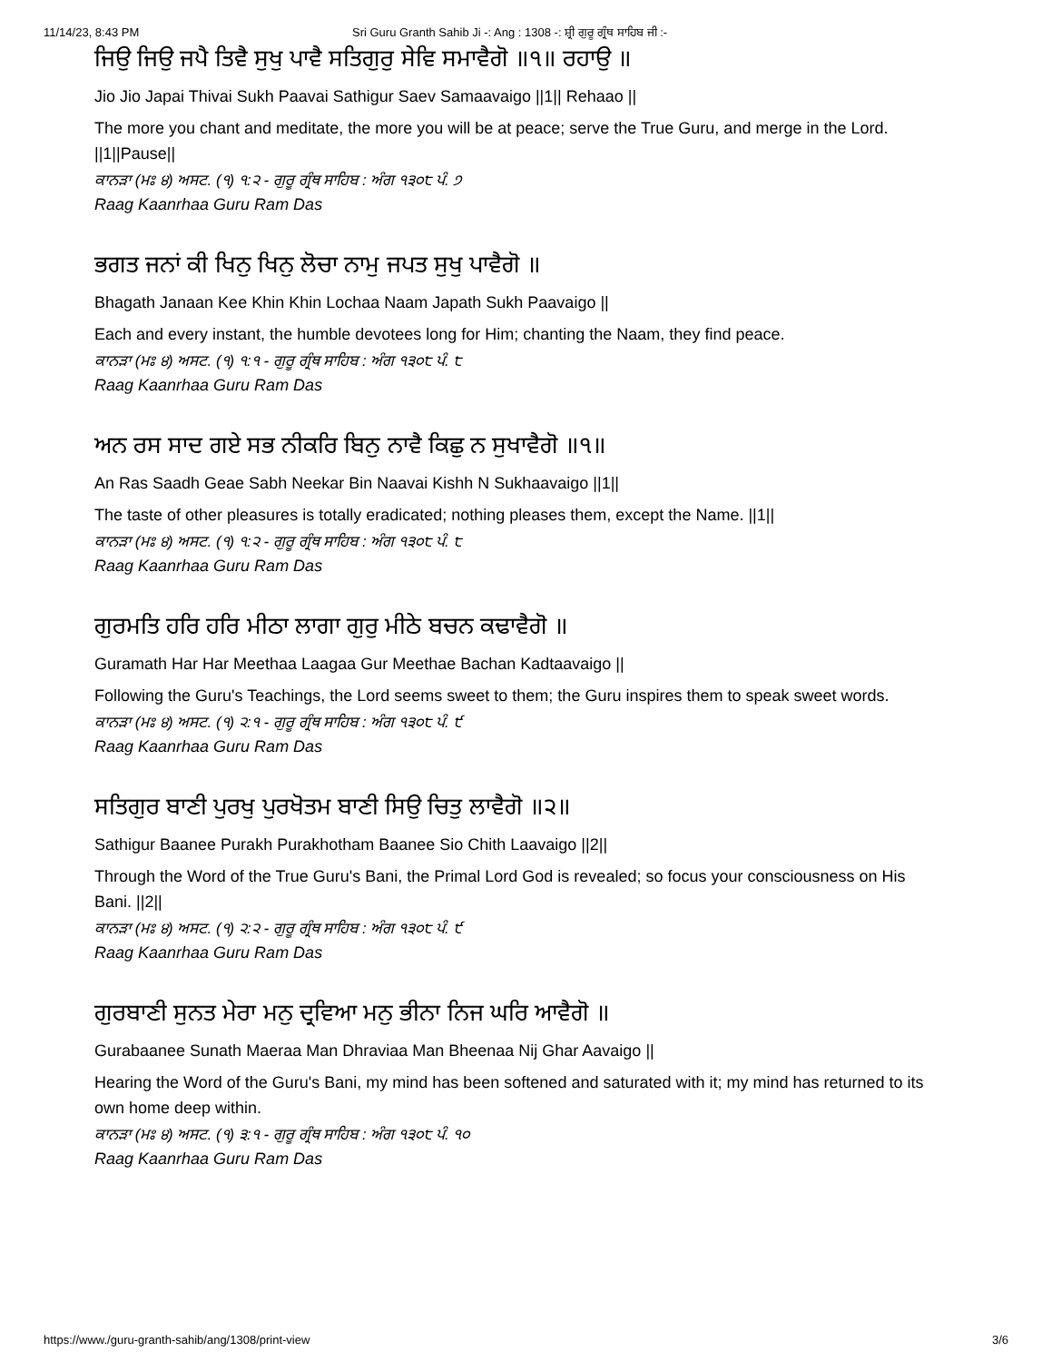11/14/23, 8:43 PM Sri Guru Granth Sahib Ji -: Ang : 1308 -: ਸ਼੍ਰੀ ਗੁਰੂ ਗ੍ਰੰਥ ਸਾਹਿਬ ਜੀ :-
ਜਿਉ ਜਿਉ ਜਪੈ ਤਿਵੈ ਸੁਖੁ ਪਾਵੈ ਸਤਿਗੁਰੁ ਸੇਵਿ ਸਮਾਵੈਗੋ ॥੧॥ ਰਹਾਉ ॥
Jio Jio Japai Thivai Sukh Paavai Sathigur Saev Samaavaigo ||1|| Rehaao ||
The more you chant and meditate, the more you will be at peace; serve the True Guru, and merge in the Lord. ||1||Pause||
ਕਾਨੜਾ (ਮਃ ੪) ਅਸਟ. (੧) ੧:੨ - ਗੁਰੂ ਗ੍ਰੰਥ ਸਾਹਿਬ : ਅੰਗ ੧੩੦੮ ਪੰ. ੭
Raag Kaanrhaa Guru Ram Das
ਭਗਤ ਜਨਾਂ ਕੀ ਖਿਨੁ ਖਿਨੁ ਲੋਚਾ ਨਾਮੁ ਜਪਤ ਸੁਖੁ ਪਾਵੈਗੋ ॥
Bhagath Janaan Kee Khin Khin Lochaa Naam Japath Sukh Paavaigo ||
Each and every instant, the humble devotees long for Him; chanting the Naam, they find peace.
ਕਾਨੜਾ (ਮਃ ੪) ਅਸਟ. (੧) ੧:੧ - ਗੁਰੂ ਗ੍ਰੰਥ ਸਾਹਿਬ : ਅੰਗ ੧੩੦੮ ਪੰ. ੮
Raag Kaanrhaa Guru Ram Das
ਅਨ ਰਸ ਸਾਦ ਗਏ ਸਭ ਨੀਕਰਿ ਬਿਨੁ ਨਾਵੈ ਕਿਛੁ ਨ ਸੁਖਾਵੈਗੋ ॥੧॥
An Ras Saadh Geae Sabh Neekar Bin Naavai Kishh N Sukhaavaigo ||1||
The taste of other pleasures is totally eradicated; nothing pleases them, except the Name. ||1||
ਕਾਨੜਾ (ਮਃ ੪) ਅਸਟ. (੧) ੧:੨ - ਗੁਰੂ ਗ੍ਰੰਥ ਸਾਹਿਬ : ਅੰਗ ੧੩੦੮ ਪੰ. ੮
Raag Kaanrhaa Guru Ram Das
ਗੁਰਮਤਿ ਹਰਿ ਹਰਿ ਮੀਠਾ ਲਾਗਾ ਗੁਰੁ ਮੀਠੇ ਬਚਨ ਕਢਾਵੈਗੋ ॥
Guramath Har Har Meethaa Laagaa Gur Meethae Bachan Kadtaavaigo ||
Following the Guru's Teachings, the Lord seems sweet to them; the Guru inspires them to speak sweet words.
ਕਾਨੜਾ (ਮਃ ੪) ਅਸਟ. (੧) ੨:੧ - ਗੁਰੂ ਗ੍ਰੰਥ ਸਾਹਿਬ : ਅੰਗ ੧੩੦੮ ਪੰ. ੯
Raag Kaanrhaa Guru Ram Das
ਸਤਿਗੁਰ ਬਾਣੀ ਪੁਰਖੁ ਪੁਰਖੋਤਮ ਬਾਣੀ ਸਿਉ ਚਿਤੁ ਲਾਵੈਗੋ ॥੨॥
Sathigur Baanee Purakh Purakhotham Baanee Sio Chith Laavaigo ||2||
Through the Word of the True Guru's Bani, the Primal Lord God is revealed; so focus your consciousness on His Bani. ||2||
ਕਾਨੜਾ (ਮਃ ੪) ਅਸਟ. (੧) ੨:੨ - ਗੁਰੂ ਗ੍ਰੰਥ ਸਾਹਿਬ : ਅੰਗ ੧੩੦੮ ਪੰ. ੯
Raag Kaanrhaa Guru Ram Das
ਗੁਰਬਾਣੀ ਸੁਨਤ ਮੇਰਾ ਮਨੁ ਦ੍ਰਵਿਆ ਮਨੁ ਭੀਨਾ ਨਿਜ ਘਰਿ ਆਵੈਗੋ ॥
Gurabaanee Sunath Maeraa Man Dhraviaa Man Bheenaa Nij Ghar Aavaigo ||
Hearing the Word of the Guru's Bani, my mind has been softened and saturated with it; my mind has returned to its own home deep within.
ਕਾਨੜਾ (ਮਃ ੪) ਅਸਟ. (੧) ੩:੧ - ਗੁਰੂ ਗ੍ਰੰਥ ਸਾਹਿਬ : ਅੰਗ ੧੩੦੮ ਪੰ. ੧੦
Raag Kaanrhaa Guru Ram Das
https://www./guru-granth-sahib/ang/1308/print-view 3/6